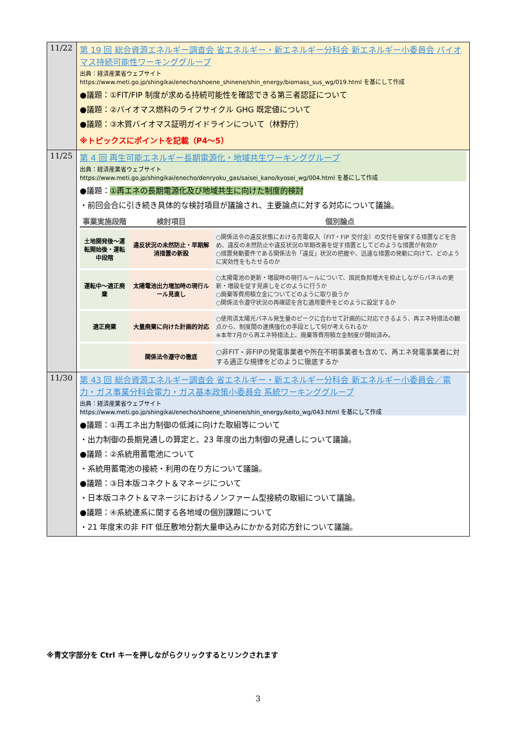| 11/22 | 第 19 回 総合資源エネルギー調査会 省エネルギー・新エネルギー分科会 新エネルギー小委員会 バイオマス持続可能性ワーキンググループ 出典：経済産業省ウェブサイト https://www.meti.go.jp/shingikai/enecho/shoene_shinene/shin_energy/biomass_sus_wg/019.html を基にして作成 ●議題：①FIT/FIP 制度が求める持続可能性を確認できる第三者認証について ●議題：②バイオマス燃料のライフサイクル GHG 既定値について ●議題：③木質バイオマス証明ガイドラインについて（林野庁） ※トピックスにポイントを記載（P4～5） |
| 11/25 | 第 4 回 再生可能エネルギー長期電源化・地域共生ワーキンググループ 出典：経済産業省ウェブサイト https://www.meti.go.jp/shingikai/enecho/denryoku_gas/saisei_kano/kyosei_wg/004.html を基にして作成 ●議題： ①再エネの長期電源化及び地域共生に向けた制度的検討 ・前回会合に引き続き具体的な検討項目が議論され、主要論点に対する対応について議論。 / 事業実施段階 / 検討項目 / 個別論点 / / --- / --- / --- / / 土地開発後～運転開始後・運転中段階 / 違反状況の未然防止・早期解消措置の新設 / ○関係法令の違反状態における売電収入（FIT・FIP 交付金）の交付を留保する措置などを含め、違反の未然防止や違反状況の早期改善を促す措置としてどのような措置が有効か ○措置発動要件である関係法令「違反」状況の把握や、迅速な措置の発動に向けて、どのように実効性をもたせるのか / / 運転中～適正廃棄 / 太陽電池出力増加時の現行ルール見直し / ○太陽電池の更新・増設時の現行ルールについて、国民負担増大を抑止しながらパネルの更新・増設を促す見直しをどのように行うか ○廃棄等費用積立金についてどのように取り扱うか ○関係法令遵守状況の再確認を含む適用要件をどのように設定するか / / 適正廃棄 / 大量廃棄に向けた計画的対応 / ○使用済太陽光パネル発生量のピークに合わせて計画的に対応できるよう、再エネ特措法の観点から、制度間の連携強化の手段として何が考えられるか ※本年7月から再エネ特措法上、廃棄等費用積立金制度が開始済み。 / / / 関係法令遵守の徹底 / ○非FIT・非FIPの発電事業者や所在不明事業者も含めて、再エネ発電事業者に対する適正な規律をどのように徹底するか / |
| 11/30 | 第 43 回 総合資源エネルギー調査会 省エネルギー・新エネルギー分科会 新エネルギー小委員会／電力・ガス事業分科会電力・ガス基本政策小委員会 系統ワーキンググループ 出典：経済産業省ウェブサイト https://www.meti.go.jp/shingikai/enecho/shoene_shinene/shin_energy/keito_wg/043.html を基にして作成 ●議題：①再エネ出力制御の低減に向けた取組等について ・出力制御の長期見通しの算定と、23 年度の出力制御の見通しについて議論。 ●議題：②系統用蓄電池について ・系統用蓄電池の接続・利用の在り方について議論。 ●議題：③日本版コネクト＆マネージについて ・日本版コネクト＆マネージにおけるノンファーム型接続の取組について議論。 ●議題：④系統連系に関する各地域の個別課題について ・21 年度末の非 FIT 低圧敷地分割大量申込みにかかる対応方針について議論。 |
※青文字部分を Ctrl キーを押しながらクリックするとリンクされます
3